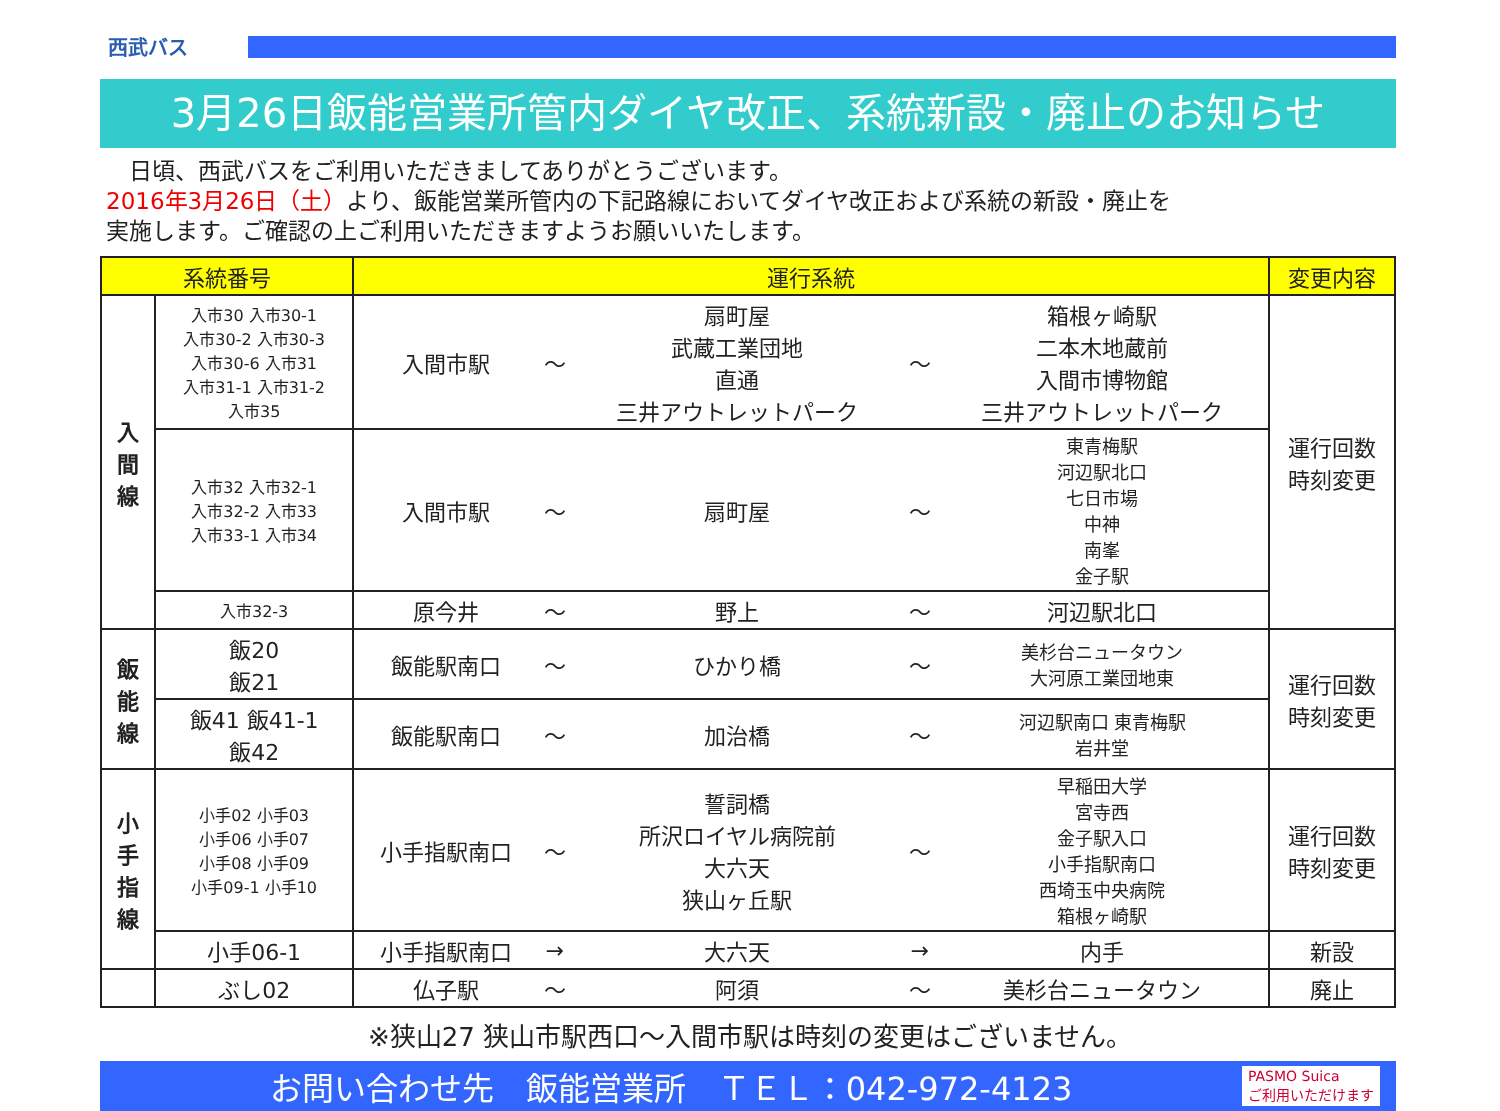西武バス
3月26日飯能営業所管内ダイヤ改正、系統新設・廃止のお知らせ
　日頃、西武バスをご利用いただきましてありがとうございます。
2016年3月26日（土）より、飯能営業所管内の下記路線においてダイヤ改正および系統の新設・廃止を
実施します。ご確認の上ご利用いただきますようお願いいたします。
| 系統番号 | | 運行系統 | | | | | 変更内容 |
| --- | --- | --- | --- | --- | --- | --- | --- |
| 入 間 線 | 入市30 入市30-1 入市30-2 入市30-3 入市30-6 入市31 入市31-1 入市31-2 入市35 | 入間市駅 | ～ | 扇町屋 武蔵工業団地 直通 三井アウトレットパーク | ～ | 箱根ヶ崎駅 二本木地蔵前 入間市博物館 三井アウトレットパーク | 運行回数 時刻変更 |
| | 入市32 入市32-1 入市32-2 入市33 入市33-1 入市34 | 入間市駅 | ～ | 扇町屋 | ～ | 東青梅駅 河辺駅北口 七日市場 中神 南峯 金子駅 | |
| | 入市32-3 | 原今井 | ～ | 野上 | ～ | 河辺駅北口 | |
| 飯 能 線 | 飯20 飯21 | 飯能駅南口 | ～ | ひかり橋 | ～ | 美杉台ニュータウン 大河原工業団地東 | 運行回数 時刻変更 |
| | 飯41 飯41-1 飯42 | 飯能駅南口 | ～ | 加治橋 | ～ | 河辺駅南口 東青梅駅 岩井堂 | |
| 小 手 指 線 | 小手02 小手03 小手06 小手07 小手08 小手09 小手09-1 小手10 | 小手指駅南口 | ～ | 誓詞橋 所沢ロイヤル病院前 大六天 狭山ヶ丘駅 | ～ | 早稲田大学 宮寺西 金子駅入口 小手指駅南口 西埼玉中央病院 箱根ヶ崎駅 | 運行回数 時刻変更 |
| | 小手06-1 | 小手指駅南口 | → | 大六天 | → | 内手 | 新設 |
| | ぶし02 | 仏子駅 | ～ | 阿須 | ～ | 美杉台ニュータウン | 廃止 |
※狭山27 狭山市駅西口～入間市駅は時刻の変更はございません。
お問い合わせ先　飯能営業所　ＴＥＬ：042-972-4123
PASMO Suica
ご利用いただけます